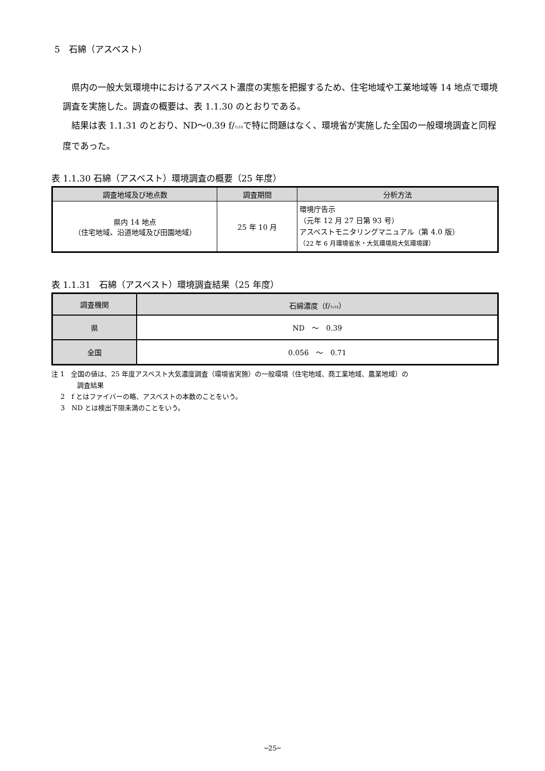5　石綿（アスベスト）
　県内の一般大気環境中におけるアスベスト濃度の実態を把握するため、住宅地域や工業地域等 14 地点で環境調査を実施した。調査の概要は、表 1.1.30 のとおりである。
　結果は表 1.1.31 のとおり、ND～0.39 f/ﾘｯﾄﾙで特に問題はなく、環境省が実施した全国の一般環境調査と同程度であった。
表 1.1.30 石綿（アスベスト）環境調査の概要（25 年度）
| 調査地域及び地点数 | 調査期間 | 分析方法 |
| --- | --- | --- |
| 県内 14 地点 （住宅地域、沿道地域及び田園地域） | 25 年 10 月 | 環境庁告示 （元年 12 月 27 日第 93 号） アスベストモニタリングマニュアル（第 4.0 版） （22 年 6 月環境省水・大気環境局大気環境課） |
表 1.1.31　石綿（アスベスト）環境調査結果（25 年度）
| 調査機関 | 石綿濃度（f/ ﾘｯﾄﾙ ） |
| --- | --- |
| 県 | ND ～ 0.39 |
| 全国 | 0.056 ～ 0.71 |
注 1　全国の値は、25 年度アスベスト大気濃度調査（環境省実施）の一般環境（住宅地域、商工業地域、農業地域）の
調査結果
2　f とはファイバーの略、アスベストの本数のことをいう。
3　ND とは検出下限未満のことをいう。
─25─